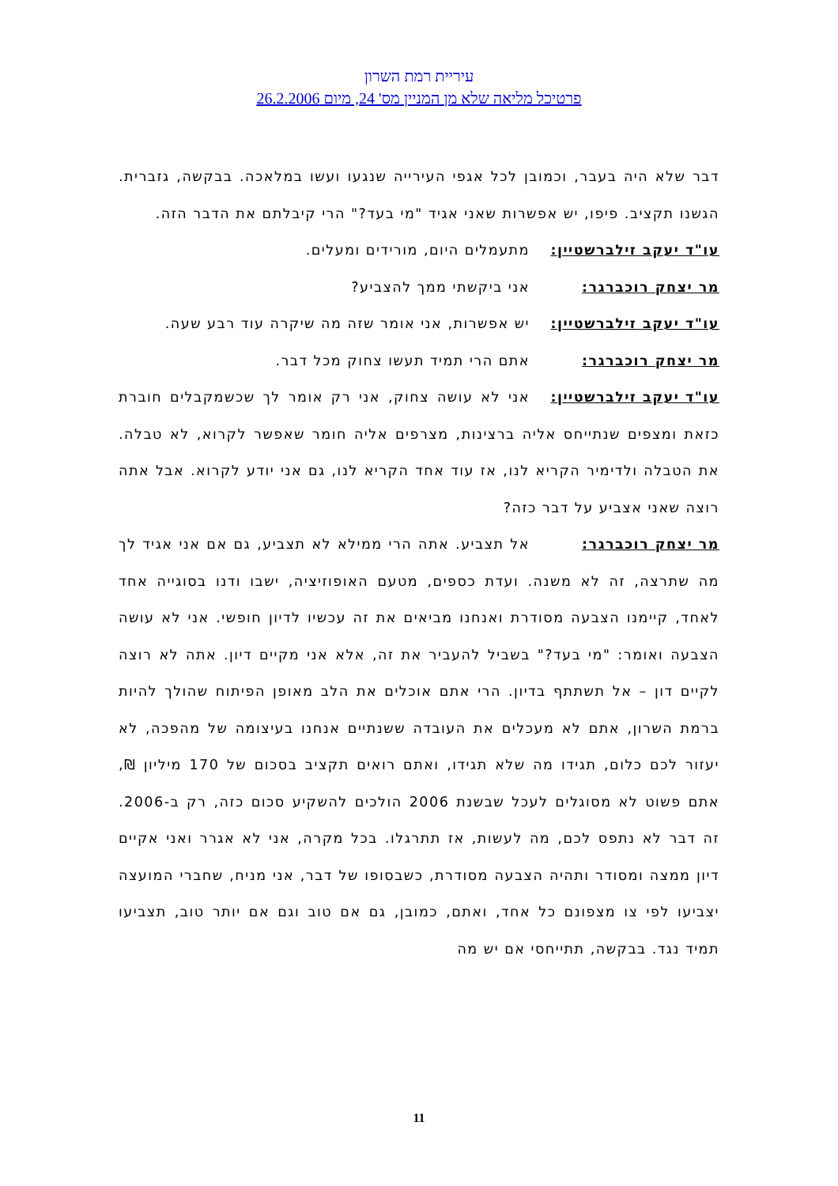עיריית רמת השרון
פרטיכל מליאה שלא מן המניין מס' 24, מיום 26.2.2006
דבר שלא היה בעבר, וכמובן לכל אגפי העירייה שנגעו ועשו במלאכה. בבקשה, גזברית. הגשנו תקציב. פיפו, יש אפשרות שאני אגיד "מי בעד?" הרי קיבלתם את הדבר הזה.
עו"ד יעקב זילברשטיין: מתעמלים היום, מורידים ומעלים.
מר יצחק רוכברגר: אני ביקשתי ממך להצביע?
עו"ד יעקב זילברשטיין: יש אפשרות, אני אומר שזה מה שיקרה עוד רבע שעה.
מר יצחק רוכברגר: אתם הרי תמיד תעשו צחוק מכל דבר.
עו"ד יעקב זילברשטיין: אני לא עושה צחוק, אני רק אומר לך שכשמקבלים חוברת כזאת ומצפים שנתייחס אליה ברצינות, מצרפים אליה חומר שאפשר לקרוא, לא טבלה. את הטבלה ולדימיר הקריא לנו, אז עוד אחד הקריא לנו, גם אני יודע לקרוא. אבל אתה רוצה שאני אצביע על דבר כזה?
מר יצחק רוכברגר: אל תצביע. אתה הרי ממילא לא תצביע, גם אם אני אגיד לך מה שתרצה, זה לא משנה. ועדת כספים, מטעם האופוזיציה, ישבו ודנו בסוגייה אחד לאחד, קיימנו הצבעה מסודרת ואנחנו מביאים את זה עכשיו לדיון חופשי. אני לא עושה הצבעה ואומר: "מי בעד?" בשביל להעביר את זה, אלא אני מקיים דיון. אתה לא רוצה לקיים דון – אל תשתתף בדיון. הרי אתם אוכלים את הלב מאופן הפיתוח שהולך להיות ברמת השרון, אתם לא מעכלים את העובדה ששנתיים אנחנו בעיצומה של מהפכה, לא יעזור לכם כלום, תגידו מה שלא תגידו, ואתם רואים תקציב בסכום של 170 מיליון ₪, אתם פשוט לא מסוגלים לעכל שבשנת 2006 הולכים להשקיע סכום כזה, רק ב-2006. זה דבר לא נתפס לכם, מה לעשות, אז תתרגלו. בכל מקרה, אני לא אגרר ואני אקיים דיון ממצה ומסודר ותהיה הצבעה מסודרת, כשבסופו של דבר, אני מניח, שחברי המועצה יצביעו לפי צו מצפונם כל אחד, ואתם, כמובן, גם אם טוב וגם אם יותר טוב, תצביעו תמיד נגד. בבקשה, תתייחסי אם יש מה
11